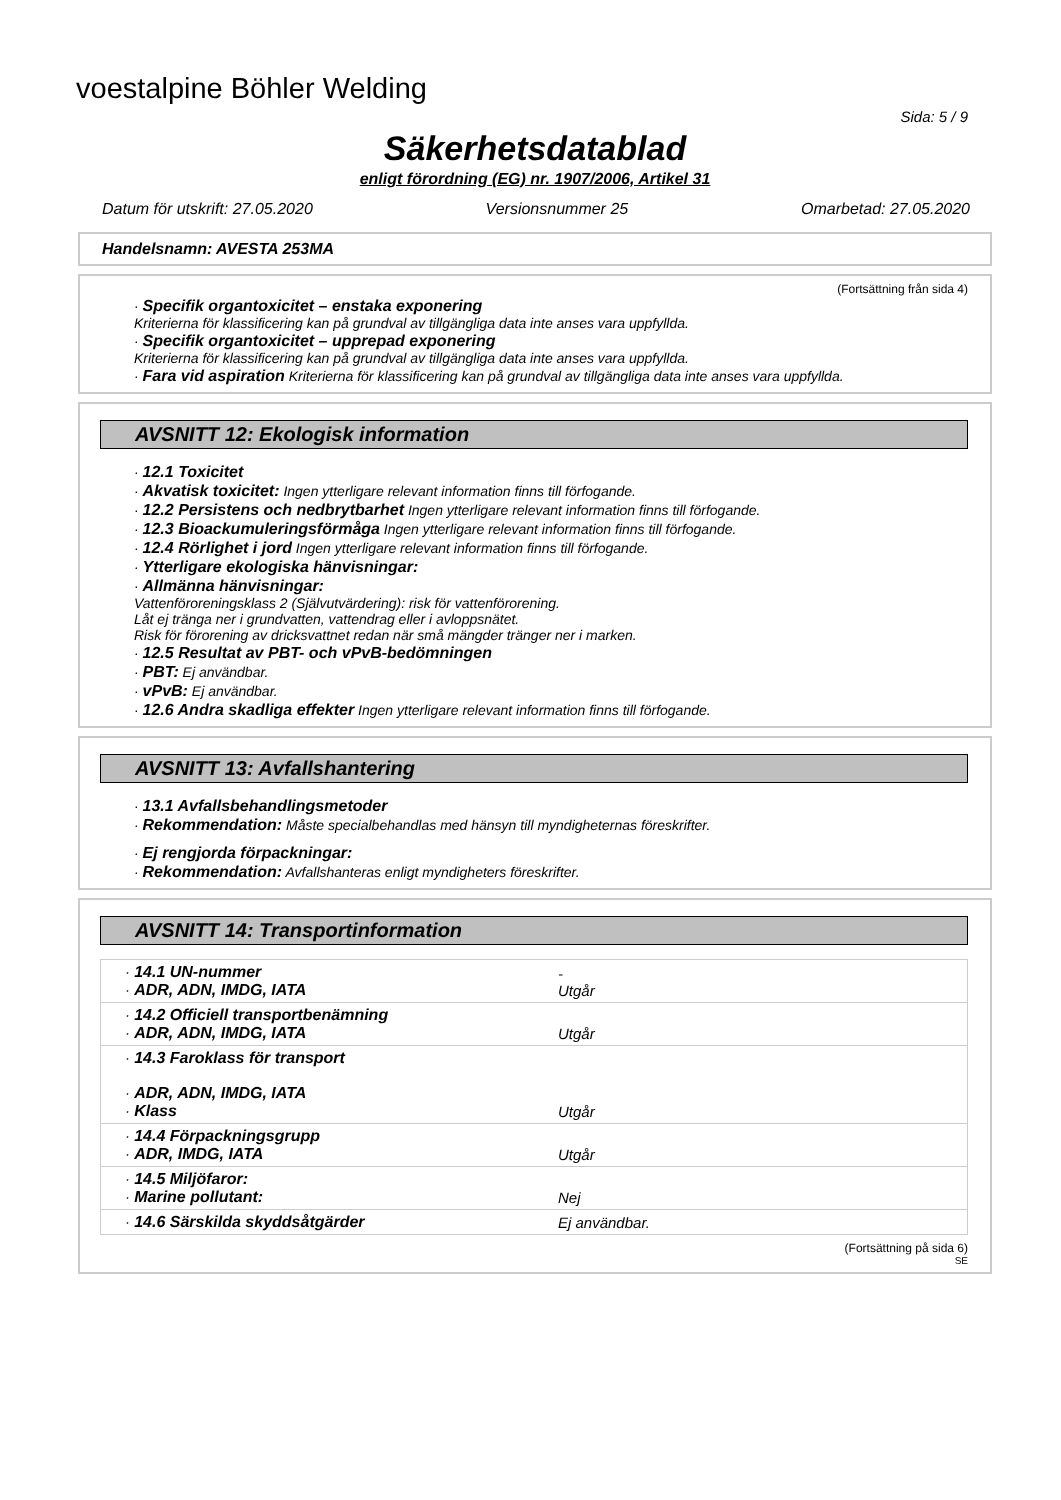voestalpine Böhler Welding
Sida: 5 / 9
Säkerhetsdatablad
enligt förordning (EG) nr. 1907/2006, Artikel 31
Datum för utskrift: 27.05.2020 Versionsnummer 25 Omarbetad: 27.05.2020
Handelsnamn: AVESTA 253MA
(Fortsättning från sida 4)
· Specifik organtoxicitet – enstaka exponering
Kriterierna för klassificering kan på grundval av tillgängliga data inte anses vara uppfyllda.
· Specifik organtoxicitet – upprepad exponering
Kriterierna för klassificering kan på grundval av tillgängliga data inte anses vara uppfyllda.
· Fara vid aspiration Kriterierna för klassificering kan på grundval av tillgängliga data inte anses vara uppfyllda.
AVSNITT 12: Ekologisk information
· 12.1 Toxicitet
· Akvatisk toxicitet: Ingen ytterligare relevant information finns till förfogande.
· 12.2 Persistens och nedbrytbarhet Ingen ytterligare relevant information finns till förfogande.
· 12.3 Bioackumuleringsförmåga Ingen ytterligare relevant information finns till förfogande.
· 12.4 Rörlighet i jord Ingen ytterligare relevant information finns till förfogande.
· Ytterligare ekologiska hänvisningar:
· Allmänna hänvisningar:
Vattenföroreningsklass 2 (Självutvärdering): risk för vattenförorening.
Låt ej tränga ner i grundvatten, vattendrag eller i avloppsnätet.
Risk för förorening av dricksvattnet redan när små mängder tränger ner i marken.
· 12.5 Resultat av PBT- och vPvB-bedömningen
· PBT: Ej användbar.
· vPvB: Ej användbar.
· 12.6 Andra skadliga effekter Ingen ytterligare relevant information finns till förfogande.
AVSNITT 13: Avfallshantering
· 13.1 Avfallsbehandlingsmetoder
· Rekommendation: Måste specialbehandlas med hänsyn till myndigheternas föreskrifter.
· Ej rengjorda förpackningar:
· Rekommendation: Avfallshanteras enligt myndigheters föreskrifter.
AVSNITT 14: Transportinformation
| · 14.1 UN-nummer · ADR, ADN, IMDG, IATA | - Utgår |
| · 14.2 Officiell transportbenämning · ADR, ADN, IMDG, IATA | Utgår |
| · 14.3 Faroklass för transport · ADR, ADN, IMDG, IATA · Klass | Utgår |
| · 14.4 Förpackningsgrupp · ADR, IMDG, IATA | Utgår |
| · 14.5 Miljöfaror: · Marine pollutant: | Nej |
| · 14.6 Särskilda skyddsåtgärder | Ej användbar. |
(Fortsättning på sida 6)
SE